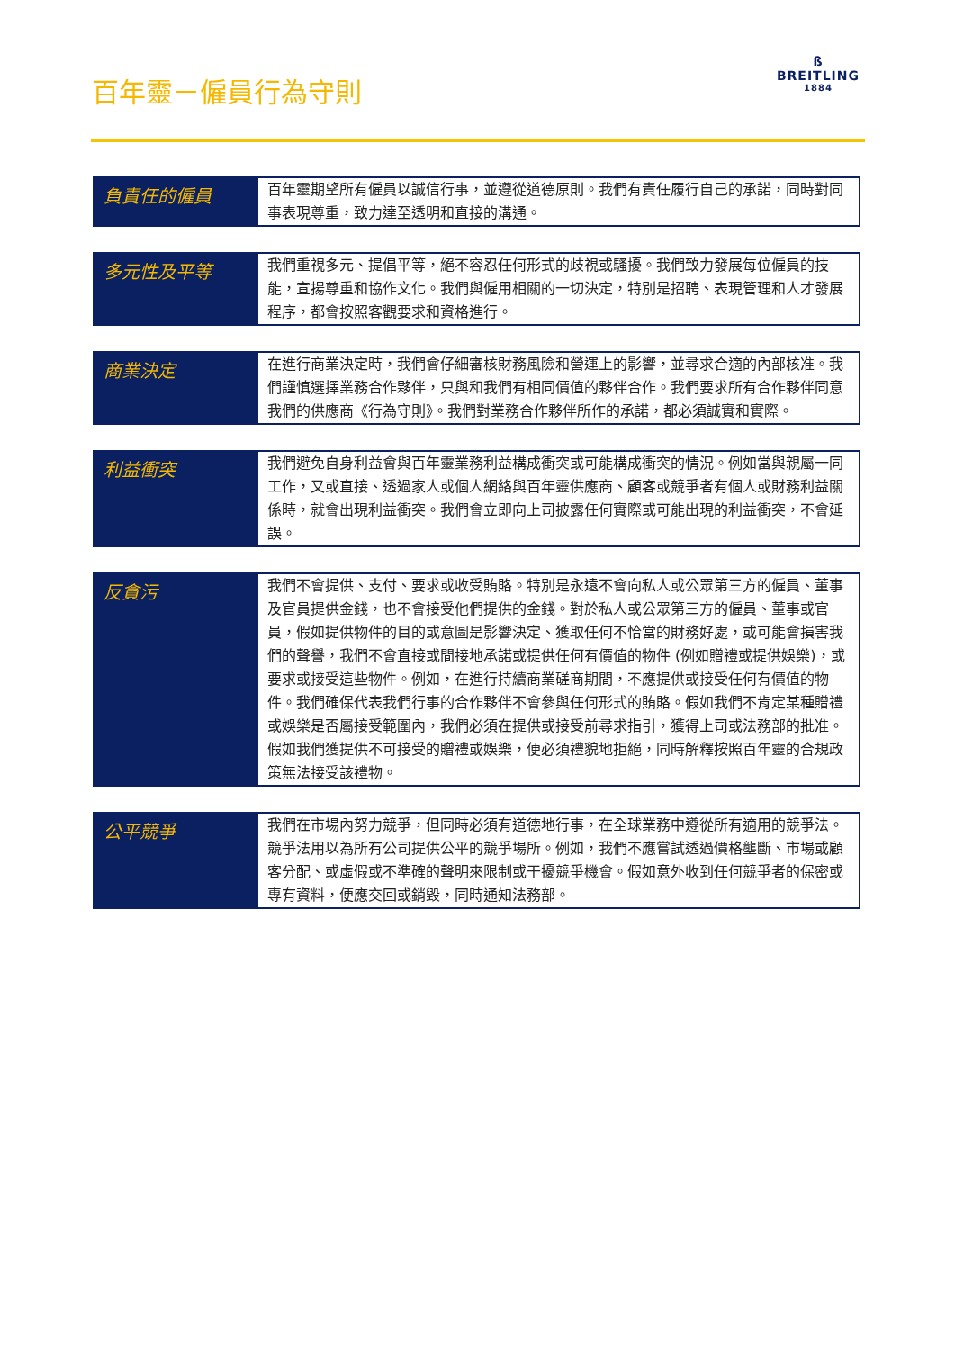百年靈－僱員行為守則
ß
BREITLING
1884
| 負責任的僱員 | 百年靈期望所有僱員以誠信行事，並遵從道德原則。我們有責任履行自己的承諾，同時對同事表現尊重，致力達至透明和直接的溝通。 |
| 多元性及平等 | 我們重視多元、提倡平等，絕不容忍任何形式的歧視或騷擾。我們致力發展每位僱員的技能，宣揚尊重和協作文化。我們與僱用相關的一切決定，特別是招聘、表現管理和人才發展程序，都會按照客觀要求和資格進行。 |
| 商業決定 | 在進行商業決定時，我們會仔細審核財務風險和營運上的影響，並尋求合適的內部核准。我們謹慎選擇業務合作夥伴，只與和我們有相同價值的夥伴合作。我們要求所有合作夥伴同意我們的供應商《行為守則》。我們對業務合作夥伴所作的承諾，都必須誠實和實際。 |
| 利益衝突 | 我們避免自身利益會與百年靈業務利益構成衝突或可能構成衝突的情況。例如當與親屬一同工作，又或直接、透過家人或個人網絡與百年靈供應商、顧客或競爭者有個人或財務利益關係時，就會出現利益衝突。我們會立即向上司披露任何實際或可能出現的利益衝突，不會延誤。 |
| 反貪污 | 我們不會提供、支付、要求或收受賄賂。特別是永遠不會向私人或公眾第三方的僱員、董事及官員提供金錢，也不會接受他們提供的金錢。對於私人或公眾第三方的僱員、董事或官員，假如提供物件的目的或意圖是影響決定、獲取任何不恰當的財務好處，或可能會損害我們的聲譽，我們不會直接或間接地承諾或提供任何有價值的物件 (例如贈禮或提供娛樂)，或要求或接受這些物件。例如，在進行持續商業磋商期間，不應提供或接受任何有價值的物件。我們確保代表我們行事的合作夥伴不會參與任何形式的賄賂。假如我們不肯定某種贈禮或娛樂是否屬接受範圍內，我們必須在提供或接受前尋求指引，獲得上司或法務部的批准。假如我們獲提供不可接受的贈禮或娛樂，便必須禮貌地拒絕，同時解釋按照百年靈的合規政策無法接受該禮物。 |
| 公平競爭 | 我們在市場內努力競爭，但同時必須有道德地行事，在全球業務中遵從所有適用的競爭法。競爭法用以為所有公司提供公平的競爭場所。例如，我們不應嘗試透過價格壟斷、市場或顧客分配、或虛假或不準確的聲明來限制或干擾競爭機會。假如意外收到任何競爭者的保密或專有資料，便應交回或銷毀，同時通知法務部。 |